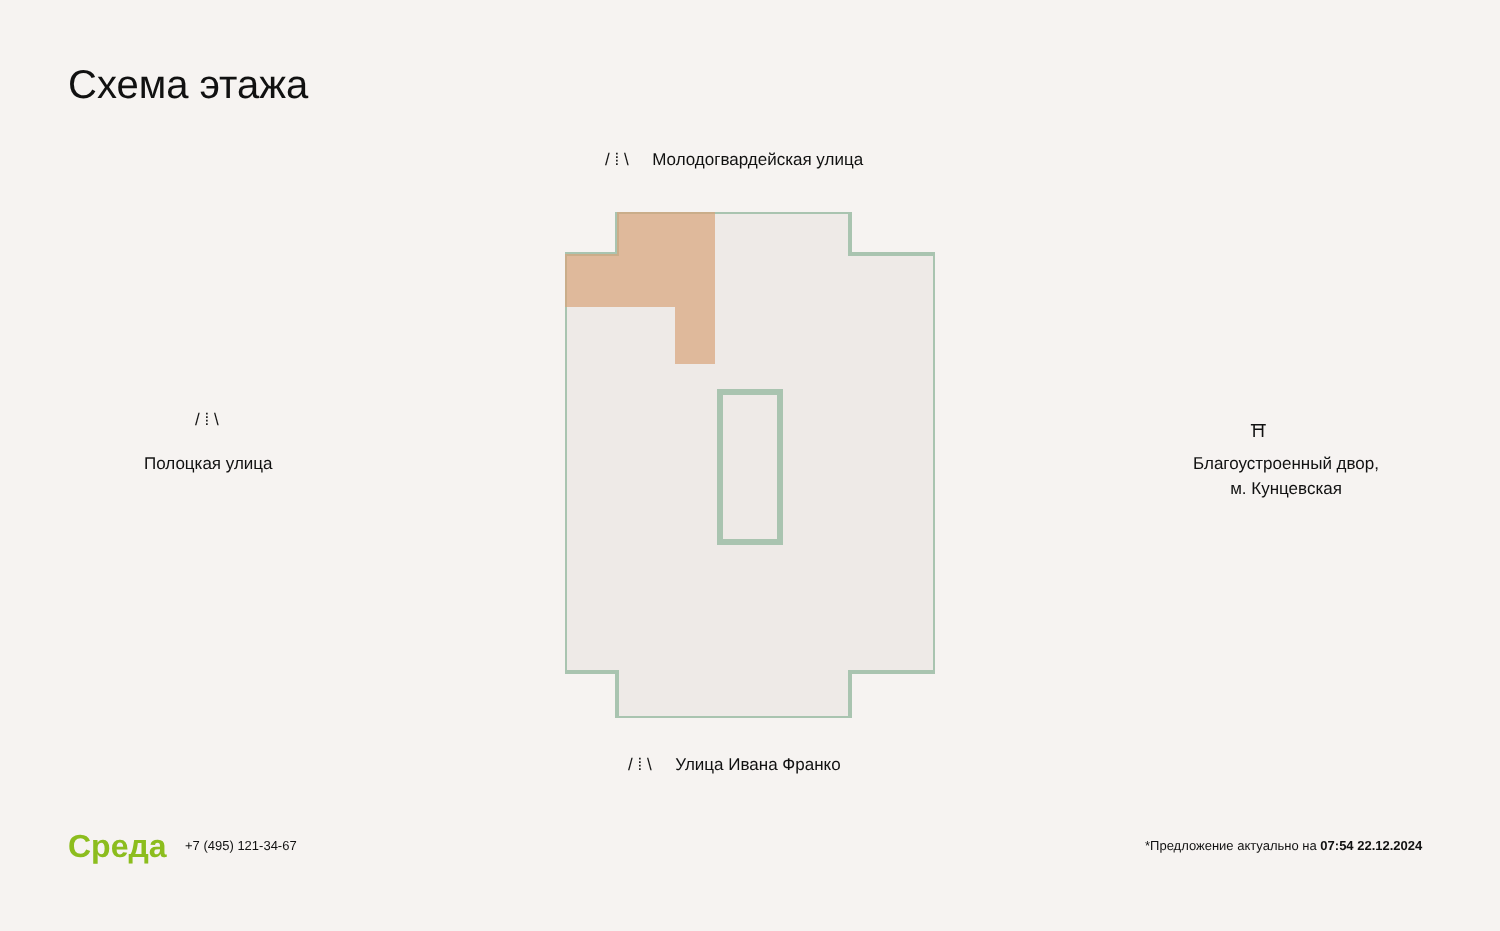Схема этажа
/ ⁞ \ Молодогвардейская улица
/ ⁞ \
Полоцкая улица
⛩
Благоустроенный двор,
м. Кунцевская
/ ⁞ \ Улица Ивана Франко
Среда +7 (495) 121-34-67
*Предложение актуально на 07:54 22.12.2024